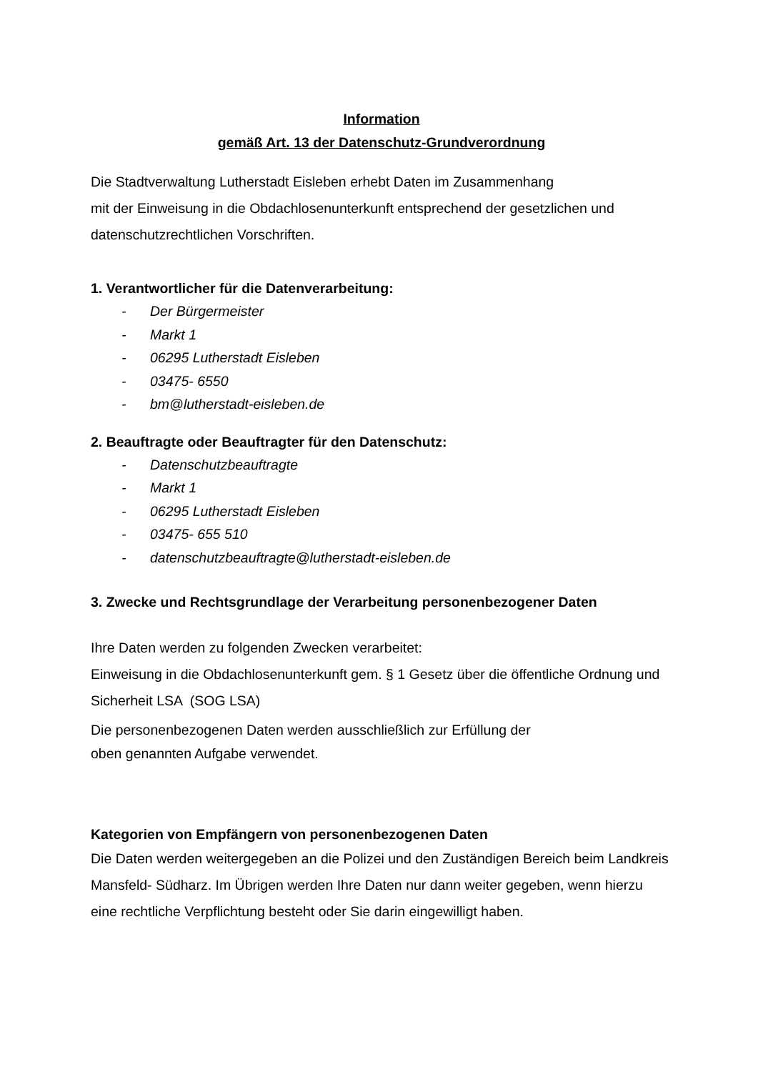Information
gemäß Art. 13 der Datenschutz-Grundverordnung
Die Stadtverwaltung Lutherstadt Eisleben erhebt Daten im Zusammenhang
mit der Einweisung in die Obdachlosenunterkunft entsprechend der gesetzlichen und datenschutzrechtlichen Vorschriften.
1. Verantwortlicher für die Datenverarbeitung:
- Der Bürgermeister
- Markt 1
- 06295 Lutherstadt Eisleben
- 03475- 6550
- bm@lutherstadt-eisleben.de
2. Beauftragte oder Beauftragter für den Datenschutz:
- Datenschutzbeauftragte
- Markt 1
- 06295 Lutherstadt Eisleben
- 03475- 655 510
- datenschutzbeauftragte@lutherstadt-eisleben.de
3. Zwecke und Rechtsgrundlage der Verarbeitung personenbezogener Daten
Ihre Daten werden zu folgenden Zwecken verarbeitet:
Einweisung in die Obdachlosenunterkunft gem. § 1 Gesetz über die öffentliche Ordnung und Sicherheit LSA (SOG LSA)
Die personenbezogenen Daten werden ausschließlich zur Erfüllung der
oben genannten Aufgabe verwendet.
Kategorien von Empfängern von personenbezogenen Daten
Die Daten werden weitergegeben an die Polizei und den Zuständigen Bereich beim Landkreis Mansfeld- Südharz. Im Übrigen werden Ihre Daten nur dann weiter gegeben, wenn hierzu eine rechtliche Verpflichtung besteht oder Sie darin eingewilligt haben.